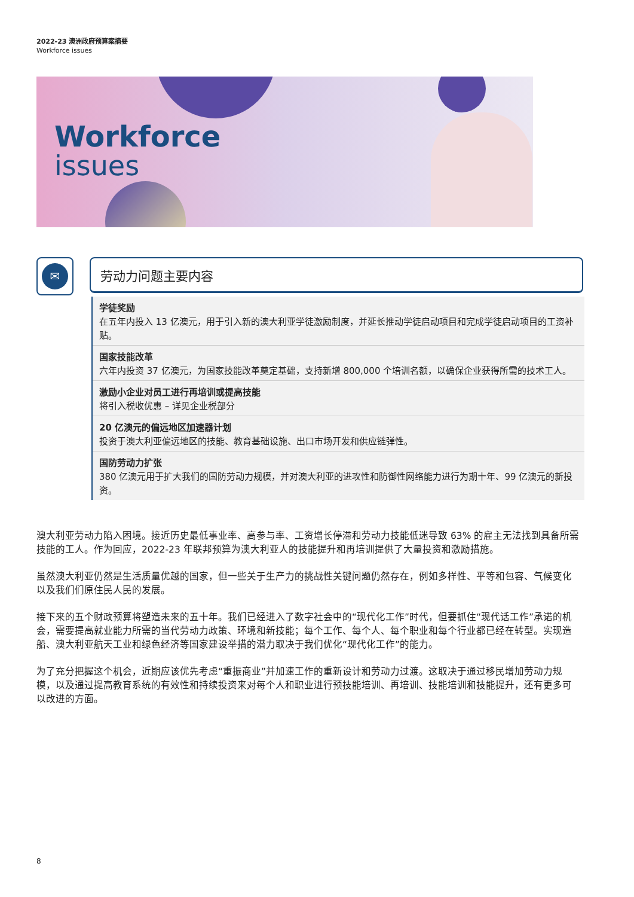2022-23 澳洲政府预算案摘要
Workforce issues
Workforce
issues
✉ 劳动力问题主要内容
学徒奖励
在五年内投入 13 亿澳元，用于引入新的澳大利亚学徒激励制度，并延长推动学徒启动项目和完成学徒启动项目的工资补贴。
国家技能改革
六年内投资 37 亿澳元，为国家技能改革奠定基础，支持新增 800,000 个培训名额，以确保企业获得所需的技术工人。
激励小企业对员工进行再培训或提高技能
将引入税收优惠 – 详见企业税部分
20 亿澳元的偏远地区加速器计划
投资于澳大利亚偏远地区的技能、教育基础设施、出口市场开发和供应链弹性。
国防劳动力扩张
380 亿澳元用于扩大我们的国防劳动力规模，并对澳大利亚的进攻性和防御性网络能力进行为期十年、99 亿澳元的新投资。
澳大利亚劳动力陷入困境。接近历史最低事业率、高参与率、工资增长停滞和劳动力技能低迷导致 63% 的雇主无法找到具备所需技能的工人。作为回应，2022-23 年联邦预算为澳大利亚人的技能提升和再培训提供了大量投资和激励措施。
虽然澳大利亚仍然是生活质量优越的国家，但一些关于生产力的挑战性关键问题仍然存在，例如多样性、平等和包容、气候变化以及我们们原住民人民的发展。
接下来的五个财政预算将塑造未来的五十年。我们已经进入了数字社会中的“现代化工作”时代，但要抓住“现代话工作”承诺的机会，需要提高就业能力所需的当代劳动力政策、环境和新技能；每个工作、每个人、每个职业和每个行业都已经在转型。实现造船、澳大利亚航天工业和绿色经济等国家建设举措的潜力取决于我们优化“现代化工作”的能力。
为了充分把握这个机会，近期应该优先考虑“重振商业”并加速工作的重新设计和劳动力过渡。这取决于通过移民增加劳动力规模，以及通过提高教育系统的有效性和持续投资来对每个人和职业进行预技能培训、再培训、技能培训和技能提升，还有更多可以改进的方面。
8